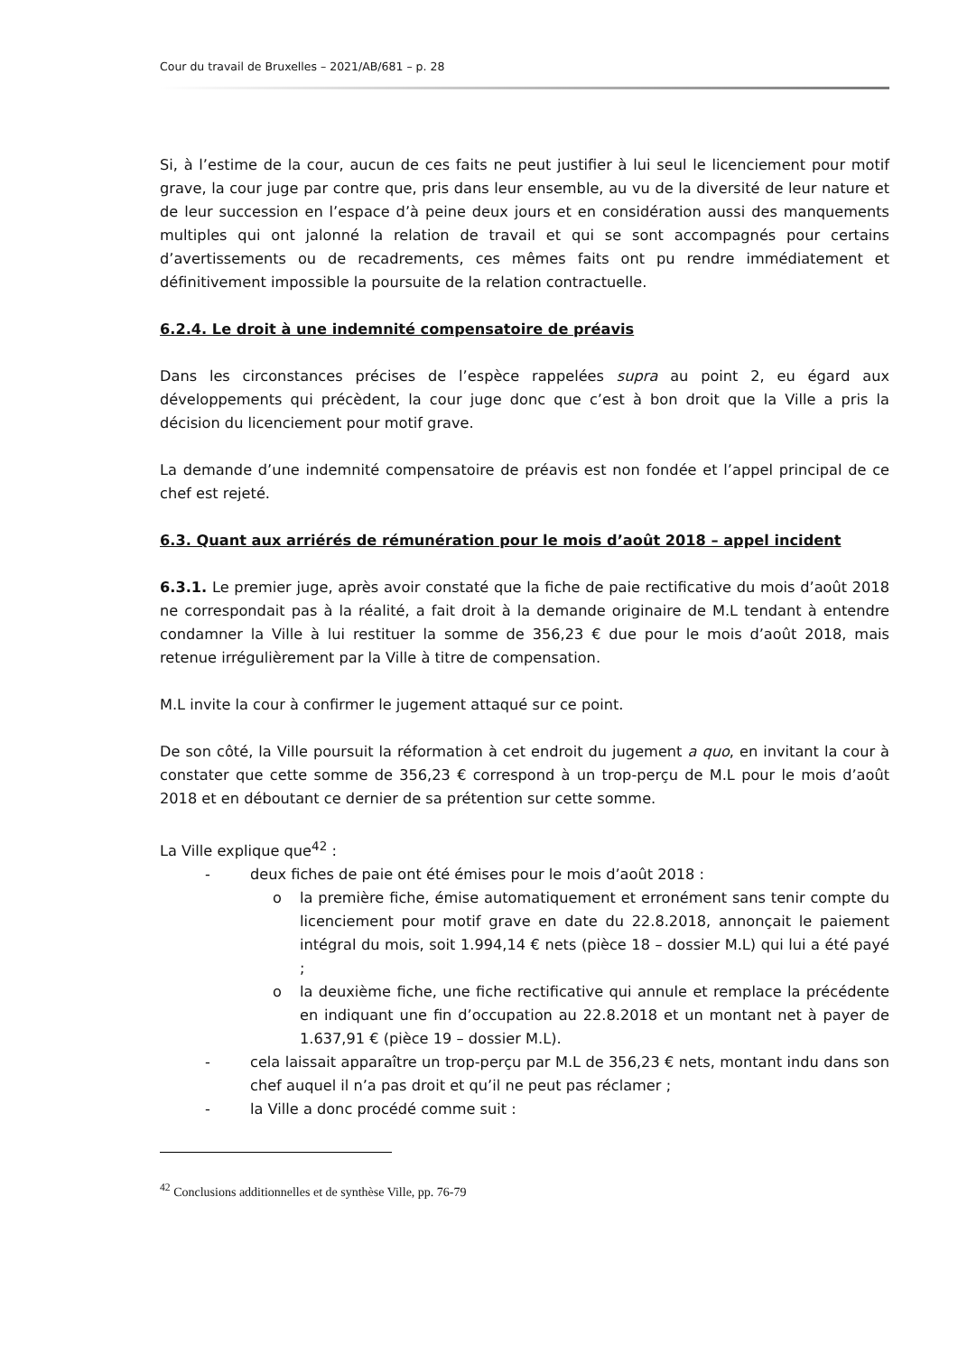Cour du travail de Bruxelles – 2021/AB/681 – p. 28
Si, à l’estime de la cour, aucun de ces faits ne peut justifier à lui seul le licenciement pour motif grave, la cour juge par contre que, pris dans leur ensemble, au vu de la diversité de leur nature et de leur succession en l’espace d’à peine deux jours et en considération aussi des manquements multiples qui ont jalonné la relation de travail et qui se sont accompagnés pour certains d’avertissements ou de recadrements, ces mêmes faits ont pu rendre immédiatement et définitivement impossible la poursuite de la relation contractuelle.
6.2.4. Le droit à une indemnité compensatoire de préavis
Dans les circonstances précises de l’espèce rappelées supra au point 2, eu égard aux développements qui précèdent, la cour juge donc que c’est à bon droit que la Ville a pris la décision du licenciement pour motif grave.
La demande d’une indemnité compensatoire de préavis est non fondée et l’appel principal de ce chef est rejeté.
6.3. Quant aux arriérés de rémunération pour le mois d’août 2018 – appel incident
6.3.1. Le premier juge, après avoir constaté que la fiche de paie rectificative du mois d’août 2018 ne correspondait pas à la réalité, a fait droit à la demande originaire de M.L tendant à entendre condamner la Ville à lui restituer la somme de 356,23 € due pour le mois d’août 2018, mais retenue irrégulièrement par la Ville à titre de compensation.
M.L invite la cour à confirmer le jugement attaqué sur ce point.
De son côté, la Ville poursuit la réformation à cet endroit du jugement a quo, en invitant la cour à constater que cette somme de 356,23 € correspond à un trop-perçu de M.L pour le mois d’août 2018 et en déboutant ce dernier de sa prétention sur cette somme.
La Ville explique que<sup>42</sup> :
- deux fiches de paie ont été émises pour le mois d’août 2018 :
o la première fiche, émise automatiquement et erronément sans tenir compte du licenciement pour motif grave en date du 22.8.2018, annonçait le paiement intégral du mois, soit 1.994,14 € nets (pièce 18 – dossier M.L) qui lui a été payé ;
o la deuxième fiche, une fiche rectificative qui annule et remplace la précédente en indiquant une fin d’occupation au 22.8.2018 et un montant net à payer de 1.637,91 € (pièce 19 – dossier M.L).
- cela laissait apparaître un trop-perçu par M.L de 356,23 € nets, montant indu dans son chef auquel il n’a pas droit et qu’il ne peut pas réclamer ;
- la Ville a donc procédé comme suit :
<sup>42</sup> Conclusions additionnelles et de synthèse Ville, pp. 76-79